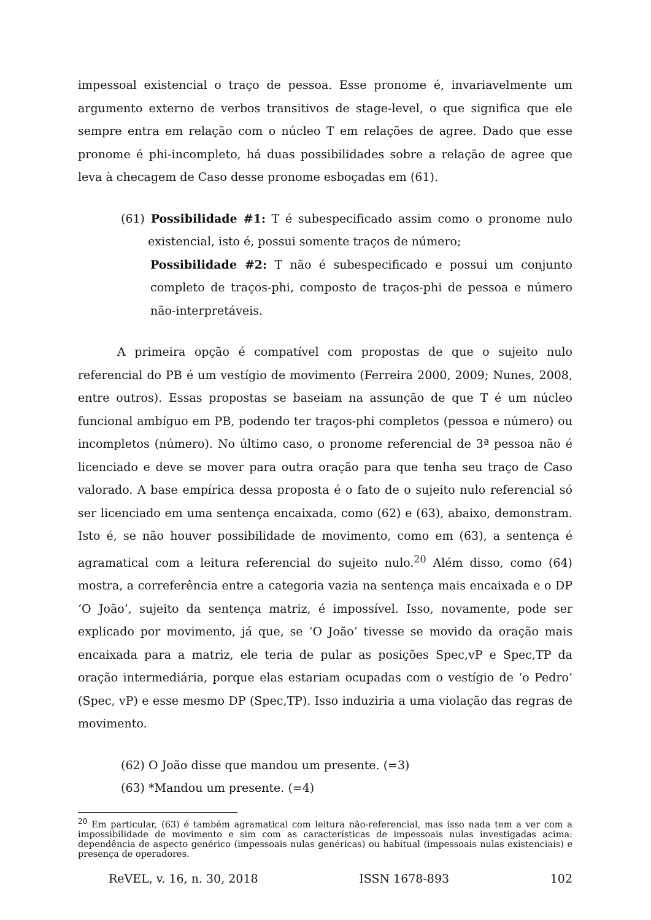impessoal existencial o traço de pessoa. Esse pronome é, invariavelmente um argumento externo de verbos transitivos de stage-level, o que significa que ele sempre entra em relação com o núcleo T em relações de agree. Dado que esse pronome é phi-incompleto, há duas possibilidades sobre a relação de agree que leva à checagem de Caso desse pronome esboçadas em (61).
(61) Possibilidade #1: T é subespecificado assim como o pronome nulo existencial, isto é, possui somente traços de número;
Possibilidade #2: T não é subespecificado e possui um conjunto completo de traços-phi, composto de traços-phi de pessoa e número não-interpretáveis.
A primeira opção é compatível com propostas de que o sujeito nulo referencial do PB é um vestígio de movimento (Ferreira 2000, 2009; Nunes, 2008, entre outros). Essas propostas se baseiam na assunção de que T é um núcleo funcional ambíguo em PB, podendo ter traços-phi completos (pessoa e número) ou incompletos (número). No último caso, o pronome referencial de 3ª pessoa não é licenciado e deve se mover para outra oração para que tenha seu traço de Caso valorado. A base empírica dessa proposta é o fato de o sujeito nulo referencial só ser licenciado em uma sentença encaixada, como (62) e (63), abaixo, demonstram. Isto é, se não houver possibilidade de movimento, como em (63), a sentença é agramatical com a leitura referencial do sujeito nulo.<sup>20</sup> Além disso, como (64) mostra, a correferência entre a categoria vazia na sentença mais encaixada e o DP ‘O João’, sujeito da sentença matriz, é impossível. Isso, novamente, pode ser explicado por movimento, já que, se ‘O João’ tivesse se movido da oração mais encaixada para a matriz, ele teria de pular as posições Spec,vP e Spec,TP da oração intermediária, porque elas estariam ocupadas com o vestígio de ‘o Pedro’ (Spec, vP) e esse mesmo DP (Spec,TP). Isso induziria a uma violação das regras de movimento.
(62) O João disse que mandou um presente. (=3)
(63) *Mandou um presente. (=4)
<sup>20</sup> Em particular, (63) é também agramatical com leitura não-referencial, mas isso nada tem a ver com a impossibilidade de movimento e sim com as características de impessoais nulas investigadas acima: dependência de aspecto genérico (impessoais nulas genéricas) ou habitual (impessoais nulas existenciais) e presença de operadores.
ReVEL, v. 16, n. 30, 2018 ISSN 1678-893 102